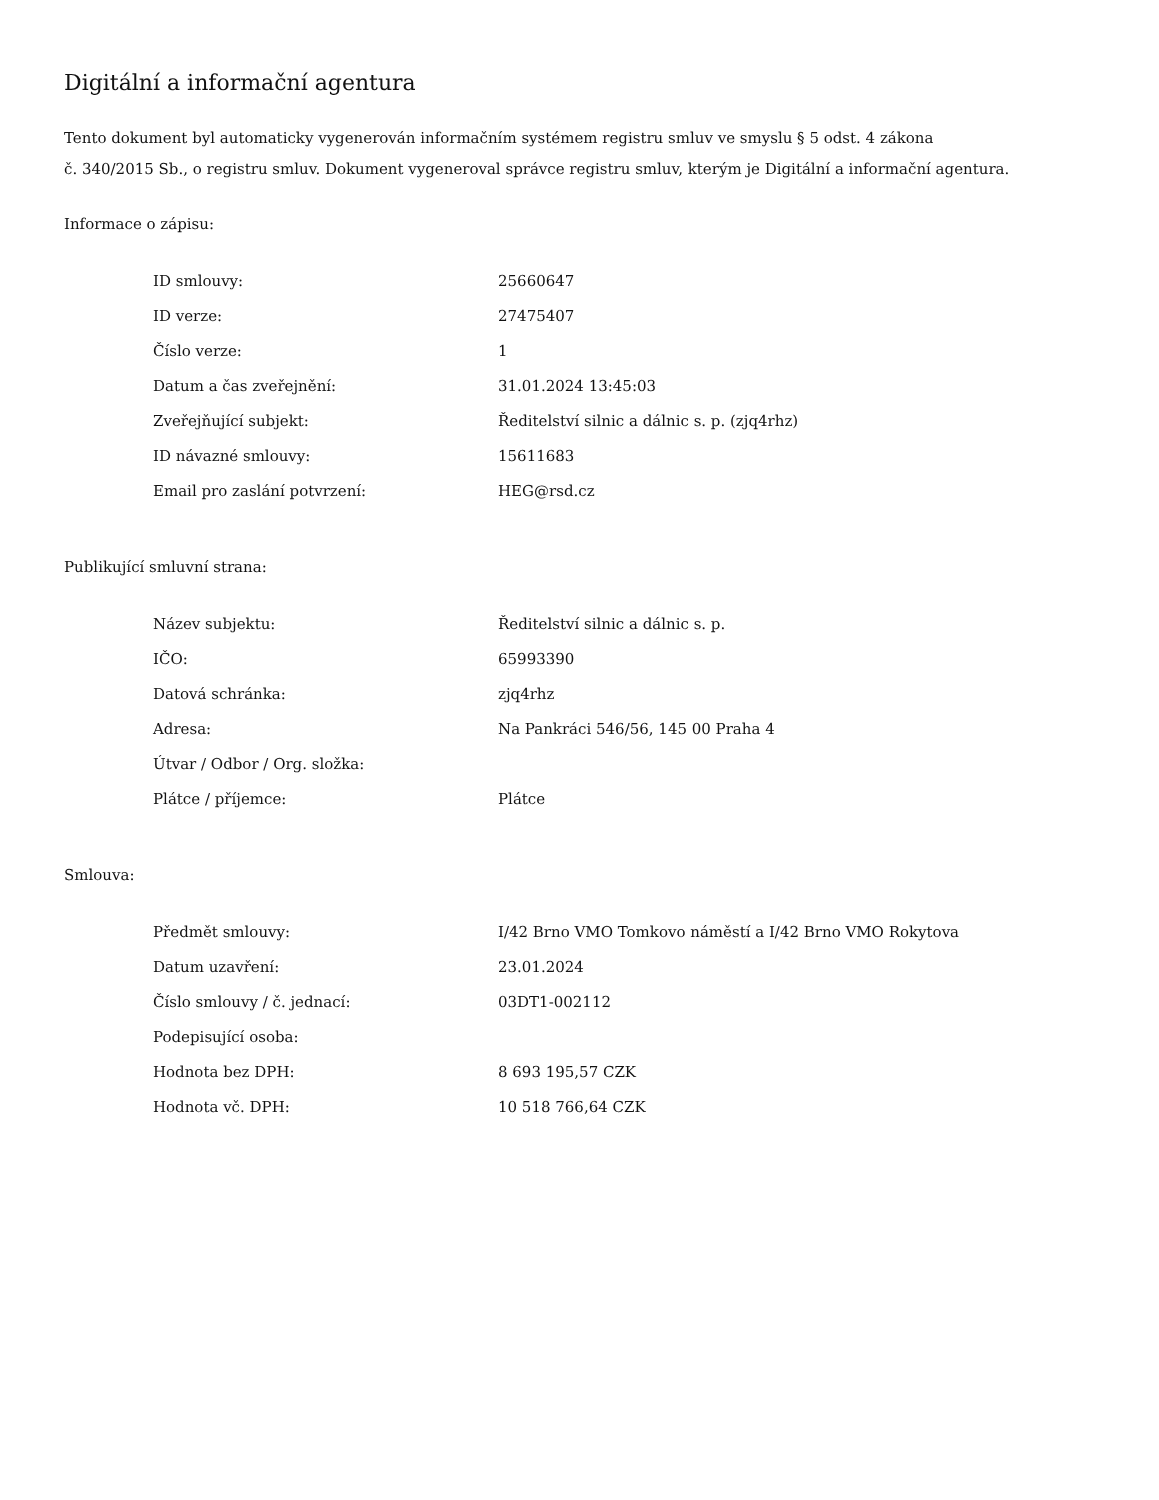Digitální a informační agentura
Tento dokument byl automaticky vygenerován informačním systémem registru smluv ve smyslu § 5 odst. 4 zákona
č. 340/2015 Sb., o registru smluv. Dokument vygeneroval správce registru smluv, kterým je Digitální a informační agentura.
Informace o zápisu:
| ID smlouvy: | 25660647 |
| ID verze: | 27475407 |
| Číslo verze: | 1 |
| Datum a čas zveřejnění: | 31.01.2024 13:45:03 |
| Zveřejňující subjekt: | Ředitelství silnic a dálnic s. p. (zjq4rhz) |
| ID návazné smlouvy: | 15611683 |
| Email pro zaslání potvrzení: | HEG@rsd.cz |
Publikující smluvní strana:
| Název subjektu: | Ředitelství silnic a dálnic s. p. |
| IČO: | 65993390 |
| Datová schránka: | zjq4rhz |
| Adresa: | Na Pankráci 546/56, 145 00 Praha 4 |
| Útvar / Odbor / Org. složka: | |
| Plátce / příjemce: | Plátce |
Smlouva:
| Předmět smlouvy: | I/42 Brno VMO Tomkovo náměstí a I/42 Brno VMO Rokytova |
| Datum uzavření: | 23.01.2024 |
| Číslo smlouvy / č. jednací: | 03DT1-002112 |
| Podepisující osoba: | |
| Hodnota bez DPH: | 8 693 195,57 CZK |
| Hodnota vč. DPH: | 10 518 766,64 CZK |